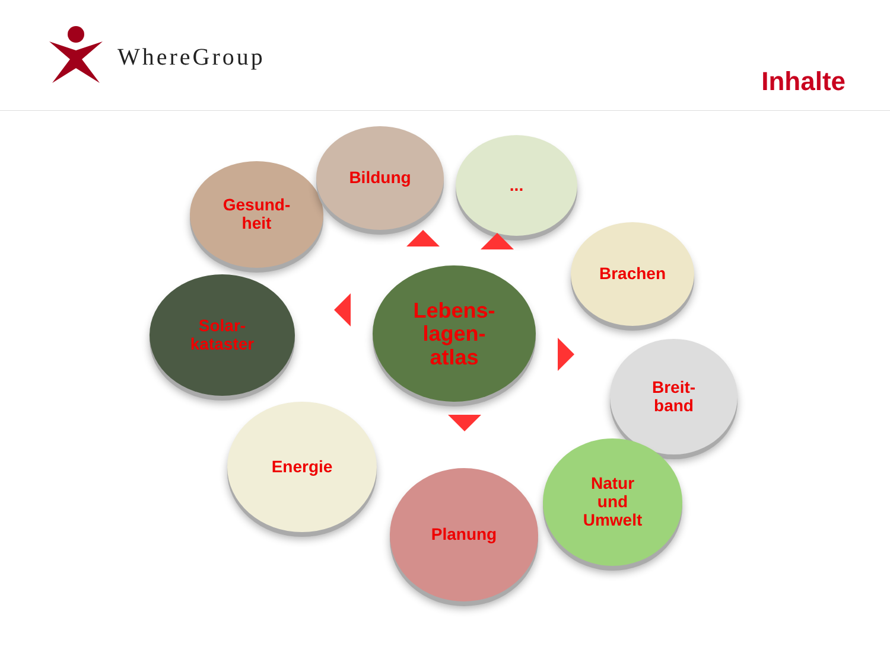WhereGroup
Inhalte
Gesund-
heit
Bildung ...
Brachen
Solar-
kataster
Lebens-
lagen-
atlas
Breit-
band
Energie
Planung
Natur
und
Umwelt